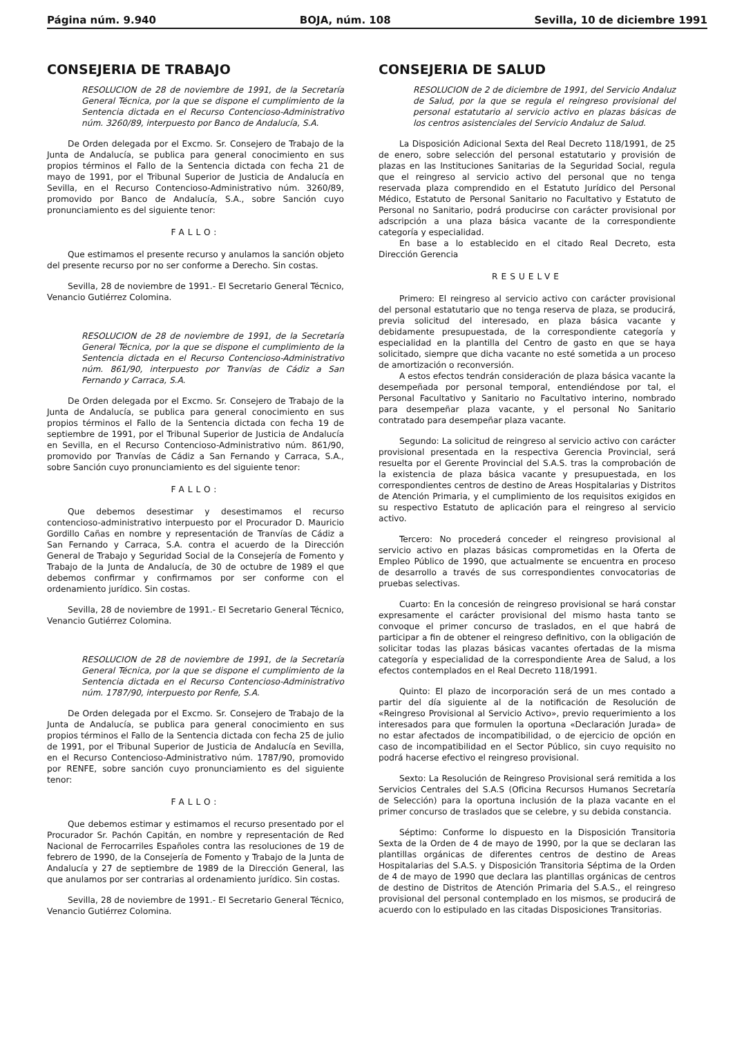Página núm. 9.940 BOJA, núm. 108 Sevilla, 10 de diciembre 1991
CONSEJERIA DE TRABAJO
RESOLUCION de 28 de noviembre de 1991, de la Secretaría General Técnica, por la que se dispone el cumplimiento de la Sentencia dictada en el Recurso Contencioso-Administrativo núm. 3260/89, interpuesto por Banco de Andalucía, S.A.
De Orden delegada por el Excmo. Sr. Consejero de Trabajo de la Junta de Andalucía, se publica para general conocimiento en sus propios términos el Fallo de la Sentencia dictada con fecha 21 de mayo de 1991, por el Tribunal Superior de Justicia de Andalucía en Sevilla, en el Recurso Contencioso-Administrativo núm. 3260/89, promovido por Banco de Andalucía, S.A., sobre Sanción cuyo pronunciamiento es del siguiente tenor:
FALLO:
Que estimamos el presente recurso y anulamos la sanción objeto del presente recurso por no ser conforme a Derecho. Sin costas.
Sevilla, 28 de noviembre de 1991.- El Secretario General Técnico, Venancio Gutiérrez Colomina.
RESOLUCION de 28 de noviembre de 1991, de la Secretaría General Técnica, por la que se dispone el cumplimiento de la Sentencia dictada en el Recurso Contencioso-Administrativo núm. 861/90, interpuesto por Tranvías de Cádiz a San Fernando y Carraca, S.A.
De Orden delegada por el Excmo. Sr. Consejero de Trabajo de la Junta de Andalucía, se publica para general conocimiento en sus propios términos el Fallo de la Sentencia dictada con fecha 19 de septiembre de 1991, por el Tribunal Superior de Justicia de Andalucía en Sevilla, en el Recurso Contencioso-Administrativo núm. 861/90, promovido por Tranvías de Cádiz a San Fernando y Carraca, S.A., sobre Sanción cuyo pronunciamiento es del siguiente tenor:
FALLO:
Que debemos desestimar y desestimamos el recurso contencioso-administrativo interpuesto por el Procurador D. Mauricio Gordillo Cañas en nombre y representación de Tranvías de Cádiz a San Fernando y Carraca, S.A. contra el acuerdo de la Dirección General de Trabajo y Seguridad Social de la Consejería de Fomento y Trabajo de la Junta de Andalucía, de 30 de octubre de 1989 el que debemos confirmar y confirmamos por ser conforme con el ordenamiento jurídico. Sin costas.
Sevilla, 28 de noviembre de 1991.- El Secretario General Técnico, Venancio Gutiérrez Colomina.
RESOLUCION de 28 de noviembre de 1991, de la Secretaría General Técnica, por la que se dispone el cumplimiento de la Sentencia dictada en el Recurso Contencioso-Administrativo núm. 1787/90, interpuesto por Renfe, S.A.
De Orden delegada por el Excmo. Sr. Consejero de Trabajo de la Junta de Andalucía, se publica para general conocimiento en sus propios términos el Fallo de la Sentencia dictada con fecha 25 de julio de 1991, por el Tribunal Superior de Justicia de Andalucía en Sevilla, en el Recurso Contencioso-Administrativo núm. 1787/90, promovido por RENFE, sobre sanción cuyo pronunciamiento es del siguiente tenor:
FALLO:
Que debemos estimar y estimamos el recurso presentado por el Procurador Sr. Pachón Capitán, en nombre y representación de Red Nacional de Ferrocarriles Españoles contra las resoluciones de 19 de febrero de 1990, de la Consejería de Fomento y Trabajo de la Junta de Andalucía y 27 de septiembre de 1989 de la Dirección General, las que anulamos por ser contrarias al ordenamiento jurídico. Sin costas.
Sevilla, 28 de noviembre de 1991.- El Secretario General Técnico, Venancio Gutiérrez Colomina.
CONSEJERIA DE SALUD
RESOLUCION de 2 de diciembre de 1991, del Servicio Andaluz de Salud, por la que se regula el reingreso provisional del personal estatutario al servicio activo en plazas básicas de los centros asistenciales del Servicio Andaluz de Salud.
La Disposición Adicional Sexta del Real Decreto 118/1991, de 25 de enero, sobre selección del personal estatutario y provisión de plazas en las Instituciones Sanitarias de la Seguridad Social, regula que el reingreso al servicio activo del personal que no tenga reservada plaza comprendido en el Estatuto Jurídico del Personal Médico, Estatuto de Personal Sanitario no Facultativo y Estatuto de Personal no Sanitario, podrá producirse con carácter provisional por adscripción a una plaza básica vacante de la correspondiente categoría y especialidad.
En base a lo establecido en el citado Real Decreto, esta Dirección Gerencia
RESUELVE
Primero: El reingreso al servicio activo con carácter provisional del personal estatutario que no tenga reserva de plaza, se producirá, previa solicitud del interesado, en plaza básica vacante y debidamente presupuestada, de la correspondiente categoría y especialidad en la plantilla del Centro de gasto en que se haya solicitado, siempre que dicha vacante no esté sometida a un proceso de amortización o reconversión.
A estos efectos tendrán consideración de plaza básica vacante la desempeñada por personal temporal, entendiéndose por tal, el Personal Facultativo y Sanitario no Facultativo interino, nombrado para desempeñar plaza vacante, y el personal No Sanitario contratado para desempeñar plaza vacante.
Segundo: La solicitud de reingreso al servicio activo con carácter provisional presentada en la respectiva Gerencia Provincial, será resuelta por el Gerente Provincial del S.A.S. tras la comprobación de la existencia de plaza básica vacante y presupuestada, en los correspondientes centros de destino de Areas Hospitalarias y Distritos de Atención Primaria, y el cumplimiento de los requisitos exigidos en su respectivo Estatuto de aplicación para el reingreso al servicio activo.
Tercero: No procederá conceder el reingreso provisional al servicio activo en plazas básicas comprometidas en la Oferta de Empleo Público de 1990, que actualmente se encuentra en proceso de desarrollo a través de sus correspondientes convocatorias de pruebas selectivas.
Cuarto: En la concesión de reingreso provisional se hará constar expresamente el carácter provisional del mismo hasta tanto se convoque el primer concurso de traslados, en el que habrá de participar a fin de obtener el reingreso definitivo, con la obligación de solicitar todas las plazas básicas vacantes ofertadas de la misma categoría y especialidad de la correspondiente Area de Salud, a los efectos contemplados en el Real Decreto 118/1991.
Quinto: El plazo de incorporación será de un mes contado a partir del día siguiente al de la notificación de Resolución de «Reingreso Provisional al Servicio Activo», previo requerimiento a los interesados para que formulen la oportuna «Declaración Jurada» de no estar afectados de incompatibilidad, o de ejercicio de opción en caso de incompatibilidad en el Sector Público, sin cuyo requisito no podrá hacerse efectivo el reingreso provisional.
Sexto: La Resolución de Reingreso Provisional será remitida a los Servicios Centrales del S.A.S (Oficina Recursos Humanos Secretaría de Selección) para la oportuna inclusión de la plaza vacante en el primer concurso de traslados que se celebre, y su debida constancia.
Séptimo: Conforme lo dispuesto en la Disposición Transitoria Sexta de la Orden de 4 de mayo de 1990, por la que se declaran las plantillas orgánicas de diferentes centros de destino de Areas Hospitalarias del S.A.S. y Disposición Transitoria Séptima de la Orden de 4 de mayo de 1990 que declara las plantillas orgánicas de centros de destino de Distritos de Atención Primaria del S.A.S., el reingreso provisional del personal contemplado en los mismos, se producirá de acuerdo con lo estipulado en las citadas Disposiciones Transitorias.